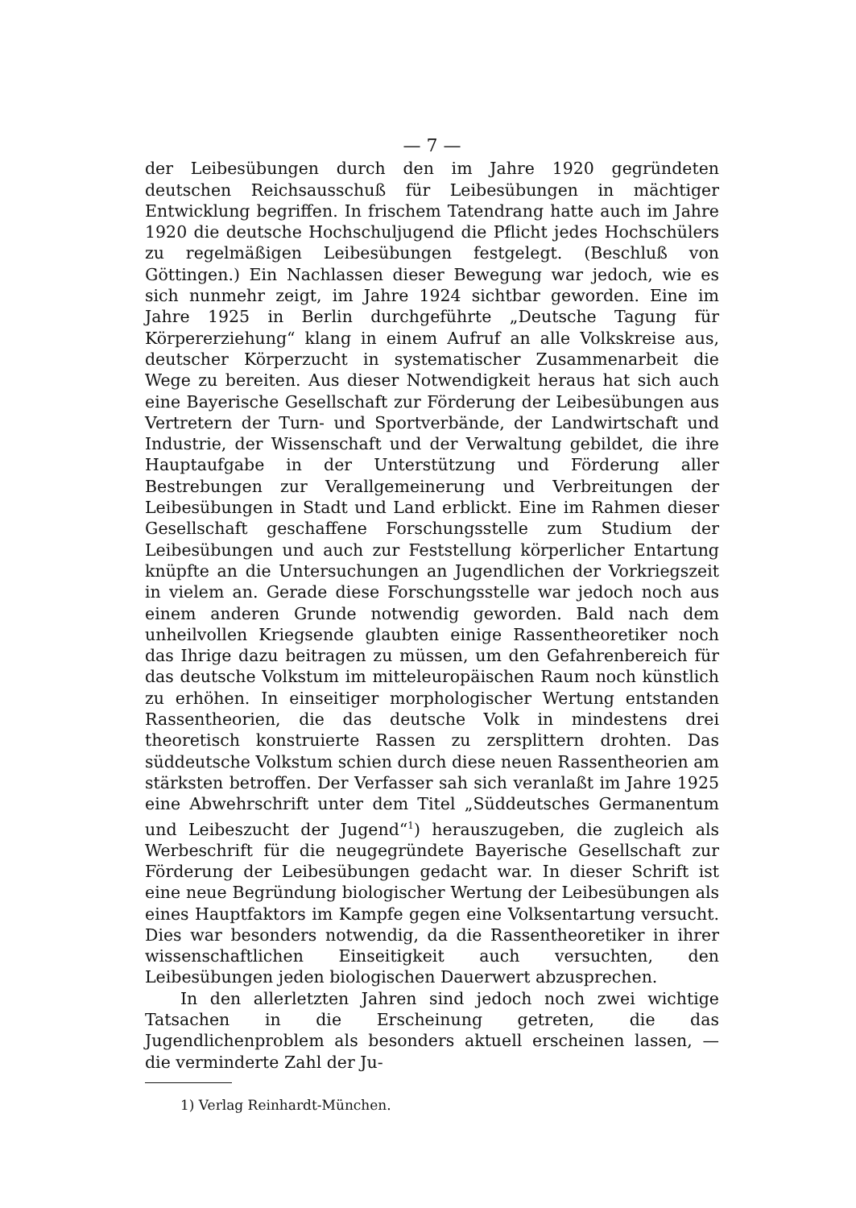— 7 —
der Leibesübungen durch den im Jahre 1920 gegründeten deutschen Reichsausschuß für Leibesübungen in mächtiger Entwicklung begriffen. In frischem Tatendrang hatte auch im Jahre 1920 die deutsche Hochschuljugend die Pflicht jedes Hochschülers zu regelmäßigen Leibesübungen festgelegt. (Beschluß von Göttingen.) Ein Nachlassen dieser Bewegung war jedoch, wie es sich nunmehr zeigt, im Jahre 1924 sichtbar geworden. Eine im Jahre 1925 in Berlin durchgeführte „Deutsche Tagung für Körpererziehung“ klang in einem Aufruf an alle Volkskreise aus, deutscher Körperzucht in systematischer Zusammenarbeit die Wege zu bereiten. Aus dieser Notwendigkeit heraus hat sich auch eine Bayerische Gesellschaft zur Förderung der Leibesübungen aus Vertretern der Turn- und Sportverbände, der Landwirtschaft und Industrie, der Wissenschaft und der Verwaltung gebildet, die ihre Hauptaufgabe in der Unterstützung und Förderung aller Bestrebungen zur Verallgemeinerung und Verbreitungen der Leibesübungen in Stadt und Land erblickt. Eine im Rahmen dieser Gesellschaft geschaffene Forschungsstelle zum Studium der Leibesübungen und auch zur Feststellung körperlicher Entartung knüpfte an die Untersuchungen an Jugendlichen der Vorkriegszeit in vielem an. Gerade diese Forschungsstelle war jedoch noch aus einem anderen Grunde notwendig geworden. Bald nach dem unheilvollen Kriegsende glaubten einige Rassentheoretiker noch das Ihrige dazu beitragen zu müssen, um den Gefahrenbereich für das deutsche Volkstum im mitteleuropäischen Raum noch künstlich zu erhöhen. In einseitiger morphologischer Wertung entstanden Rassentheorien, die das deutsche Volk in mindestens drei theoretisch konstruierte Rassen zu zersplittern drohten. Das süddeutsche Volkstum schien durch diese neuen Rassentheorien am stärksten betroffen. Der Verfasser sah sich veranlaßt im Jahre 1925 eine Abwehrschrift unter dem Titel „Süddeutsches Germanentum und Leibeszucht der Jugend“<sup>1</sup>) herauszugeben, die zugleich als Werbeschrift für die neugegründete Bayerische Gesellschaft zur Förderung der Leibesübungen gedacht war. In dieser Schrift ist eine neue Begründung biologischer Wertung der Leibesübungen als eines Hauptfaktors im Kampfe gegen eine Volksentartung versucht. Dies war besonders notwendig, da die Rassentheoretiker in ihrer wissenschaftlichen Einseitigkeit auch versuchten, den Leibesübungen jeden biologischen Dauerwert abzusprechen.
In den allerletzten Jahren sind jedoch noch zwei wichtige Tatsachen in die Erscheinung getreten, die das Jugendlichenproblem als besonders aktuell erscheinen lassen, — die verminderte Zahl der Ju-
1) Verlag Reinhardt-München.